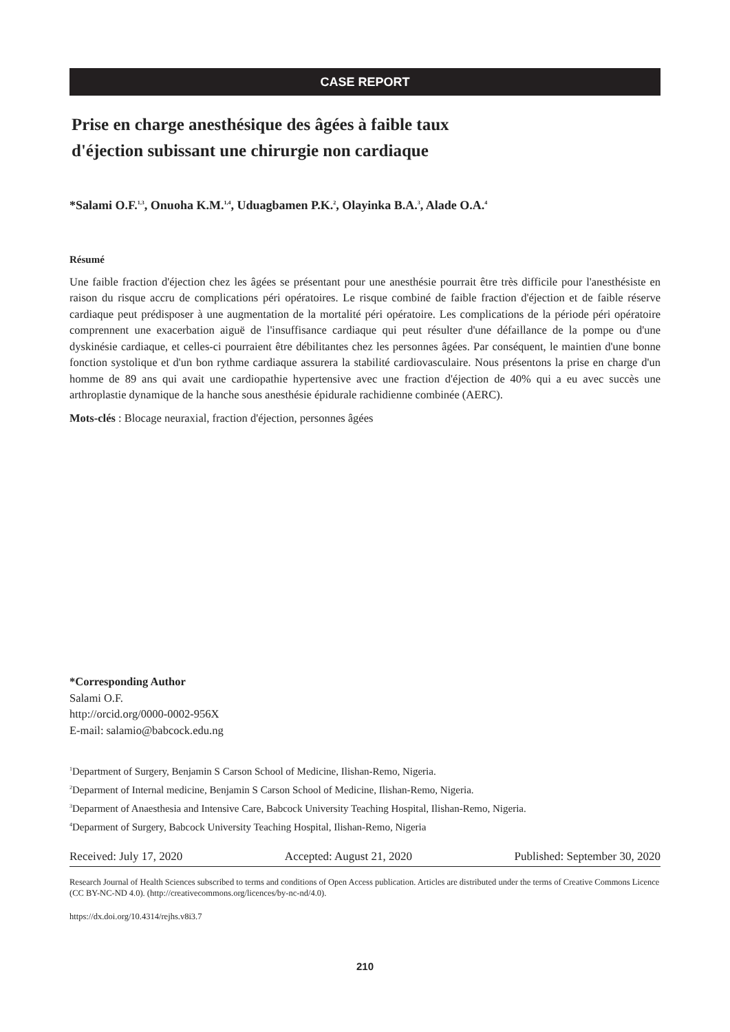CASE REPORT
Prise en charge anesthésique des âgées à faible taux
d'éjection subissant une chirurgie non cardiaque
*Salami O.F.<sup>1,3</sup>, Onuoha K.M.<sup>1,4</sup>, Uduagbamen P.K.<sup>2</sup>, Olayinka B.A.<sup>3</sup>, Alade O.A.<sup>4</sup>
Résumé
Une faible fraction d'éjection chez les âgées se présentant pour une anesthésie pourrait être très difficile pour l'anesthésiste en raison du risque accru de complications péri opératoires. Le risque combiné de faible fraction d'éjection et de faible réserve cardiaque peut prédisposer à une augmentation de la mortalité péri opératoire. Les complications de la période péri opératoire comprennent une exacerbation aiguë de l'insuffisance cardiaque qui peut résulter d'une défaillance de la pompe ou d'une dyskinésie cardiaque, et celles-ci pourraient être débilitantes chez les personnes âgées. Par conséquent, le maintien d'une bonne fonction systolique et d'un bon rythme cardiaque assurera la stabilité cardiovasculaire. Nous présentons la prise en charge d'un homme de 89 ans qui avait une cardiopathie hypertensive avec une fraction d'éjection de 40% qui a eu avec succès une arthroplastie dynamique de la hanche sous anesthésie épidurale rachidienne combinée (AERC).
Mots-clés : Blocage neuraxial, fraction d'éjection, personnes âgées
*Corresponding Author
Salami O.F.
http://orcid.org/0000-0002-956X
E-mail: salamio@babcock.edu.ng
<sup>1</sup> Department of Surgery, Benjamin S Carson School of Medicine, Ilishan-Remo, Nigeria.
<sup>2</sup> Deparment of Internal medicine, Benjamin S Carson School of Medicine, Ilishan-Remo, Nigeria.
<sup>3</sup> Deparment of Anaesthesia and Intensive Care, Babcock University Teaching Hospital, Ilishan-Remo, Nigeria.
<sup>4</sup> Deparment of Surgery, Babcock University Teaching Hospital, Ilishan-Remo, Nigeria
Received: July 17, 2020 Accepted: August 21, 2020 Published: September 30, 2020
Research Journal of Health Sciences subscribed to terms and conditions of Open Access publication. Articles are distributed under the terms of Creative Commons Licence (CC BY-NC-ND 4.0). (http://creativecommons.org/licences/by-nc-nd/4.0).
https://dx.doi.org/10.4314/rejhs.v8i3.7
210